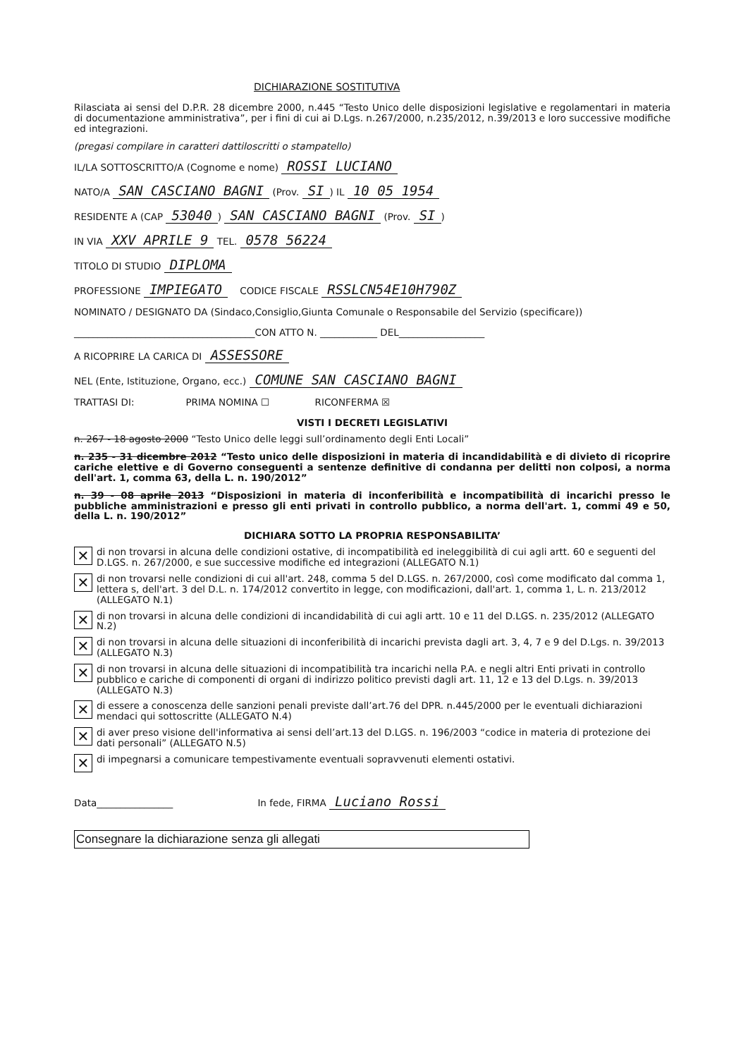DICHIARAZIONE SOSTITUTIVA
Rilasciata ai sensi del D.P.R. 28 dicembre 2000, n.445 “Testo Unico delle disposizioni legislative e regolamentari in materia di documentazione amministrativa”, per i fini di cui ai D.Lgs. n.267/2000, n.235/2012, n.39/2013 e loro successive modifiche ed integrazioni.
(pregasi compilare in caratteri dattiloscritti o stampatello)
IL/LA SOTTOSCRITTO/A (Cognome e nome) ROSSI LUCIANO
NATO/A SAN CASCIANO BAGNI (Prov. SI) IL 10 05 1954
RESIDENTE A (CAP 53040) SAN CASCIANO BAGNI (Prov. SI)
IN VIA XXV APRILE 9 TEL. 0578 56224
TITOLO DI STUDIO DIPLOMA
PROFESSIONE IMPIEGATO CODICE FISCALE RSSLCN54E10H790Z
NOMINATO / DESIGNATO DA (Sindaco,Consiglio,Giunta Comunale o Responsabile del Servizio (specificare))
______________________________________CON ATTO N. ____________ DEL__________________
A RICOPRIRE LA CARICA DI ASSESSORE
NEL (Ente, Istituzione, Organo, ecc.) COMUNE SAN CASCIANO BAGNI
TRATTASI DI: PRIMA NOMINA ☐ RICONFERMA ☒
VISTI I DECRETI LEGISLATIVI
n. 267 - 18 agosto 2000 “Testo Unico delle leggi sull’ordinamento degli Enti Locali”
n. 235 - 31 dicembre 2012 “Testo unico delle disposizioni in materia di incandidabilità e di divieto di ricoprire cariche elettive e di Governo conseguenti a sentenze definitive di condanna per delitti non colposi, a norma dell'art. 1, comma 63, della L. n. 190/2012”
n. 39 - 08 aprile 2013 “Disposizioni in materia di inconferibilità e incompatibilità di incarichi presso le pubbliche amministrazioni e presso gli enti privati in controllo pubblico, a norma dell'art. 1, commi 49 e 50, della L. n. 190/2012”
DICHIARA SOTTO LA PROPRIA RESPONSABILITA’
✕
di non trovarsi in alcuna delle condizioni ostative, di incompatibilità ed ineleggibilità di cui agli artt. 60 e seguenti del D.LGS. n. 267/2000, e sue successive modifiche ed integrazioni (ALLEGATO N.1)
✕
di non trovarsi nelle condizioni di cui all'art. 248, comma 5 del D.LGS. n. 267/2000, così come modificato dal comma 1, lettera s, dell'art. 3 del D.L. n. 174/2012 convertito in legge, con modificazioni, dall'art. 1, comma 1, L. n. 213/2012 (ALLEGATO N.1)
✕
di non trovarsi in alcuna delle condizioni di incandidabilità di cui agli artt. 10 e 11 del D.LGS. n. 235/2012 (ALLEGATO N.2)
✕
di non trovarsi in alcuna delle situazioni di inconferibilità di incarichi prevista dagli art. 3, 4, 7 e 9 del D.Lgs. n. 39/2013 (ALLEGATO N.3)
✕
di non trovarsi in alcuna delle situazioni di incompatibilità tra incarichi nella P.A. e negli altri Enti privati in controllo pubblico e cariche di componenti di organi di indirizzo politico previsti dagli art. 11, 12 e 13 del D.Lgs. n. 39/2013 (ALLEGATO N.3)
✕
di essere a conoscenza delle sanzioni penali previste dall’art.76 del DPR. n.445/2000 per le eventuali dichiarazioni mendaci qui sottoscritte (ALLEGATO N.4)
✕
di aver preso visione dell'informativa ai sensi dell’art.13 del D.LGS. n. 196/2003 “codice in materia di protezione dei dati personali” (ALLEGATO N.5)
✕
di impegnarsi a comunicare tempestivamente eventuali sopravvenuti elementi ostativi.
Data________________ In fede, FIRMA Luciano Rossi
Consegnare la dichiarazione senza gli allegati